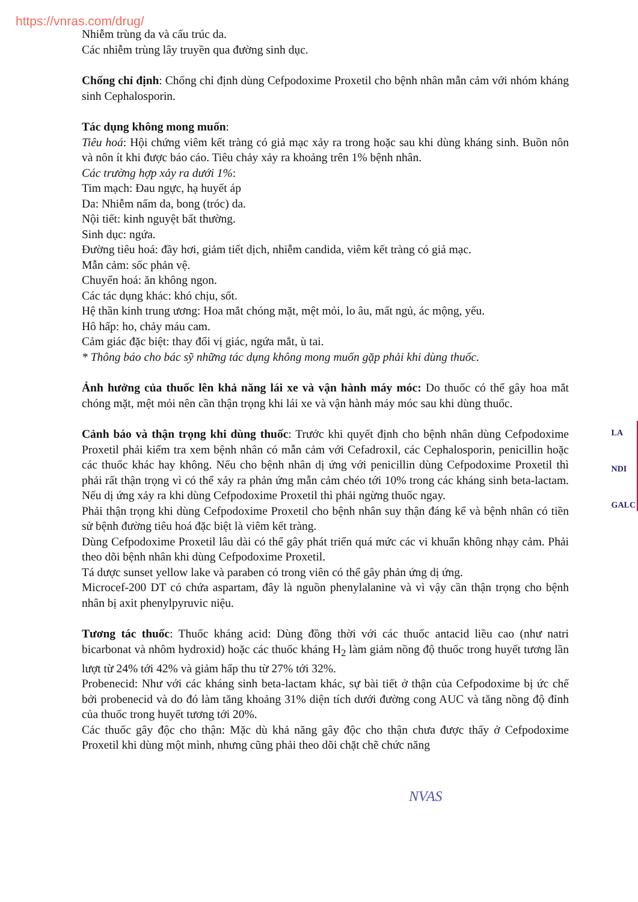https://vnras.com/drug/
Nhiễm trùng da và cấu trúc da.
Các nhiễm trùng lây truyền qua đường sinh dục.
Chống chỉ định: Chống chỉ định dùng Cefpodoxime Proxetil cho bệnh nhân mẫn cảm với nhóm kháng sinh Cephalosporin.
Tác dụng không mong muốn:
Tiêu hoá: Hội chứng viêm kết tràng có giả mạc xảy ra trong hoặc sau khi dùng kháng sinh. Buồn nôn và nôn ít khi được báo cáo. Tiêu chảy xảy ra khoảng trên 1% bệnh nhân.
Các trường hợp xảy ra dưới 1%:
Tim mạch: Đau ngực, hạ huyết áp
Da: Nhiễm nấm da, bong (tróc) da.
Nội tiết: kinh nguyệt bất thường.
Sinh dục: ngứa.
Đường tiêu hoá: đầy hơi, giảm tiết dịch, nhiễm candida, viêm kết tràng có giả mạc.
Mẫn cảm: sốc phản vệ.
Chuyển hoá: ăn không ngon.
Các tác dụng khác: khó chịu, sốt.
Hệ thần kinh trung ương: Hoa mắt chóng mặt, mệt mỏi, lo âu, mất ngủ, ác mộng, yếu.
Hô hấp: ho, chảy máu cam.
Cảm giác đặc biệt: thay đổi vị giác, ngứa mắt, ù tai.
* Thông báo cho bác sỹ những tác dụng không mong muốn gặp phải khi dùng thuốc.
Ảnh hưởng của thuốc lên khả năng lái xe và vận hành máy móc: Do thuốc có thể gây hoa mắt chóng mặt, mệt mỏi nên cần thận trọng khi lái xe và vận hành máy móc sau khi dùng thuốc.
Cảnh báo và thận trọng khi dùng thuốc: Trước khi quyết định cho bệnh nhân dùng Cefpodoxime Proxetil phải kiểm tra xem bệnh nhân có mẫn cảm với Cefadroxil, các Cephalosporin, penicillin hoặc các thuốc khác hay không. Nếu cho bệnh nhân dị ứng với penicillin dùng Cefpodoxime Proxetil thì phải rất thận trọng vì có thể xảy ra phản ứng mẫn cảm chéo tới 10% trong các kháng sinh beta-lactam. Nếu dị ứng xảy ra khi dùng Cefpodoxime Proxetil thì phải ngừng thuốc ngay.
Phải thận trọng khi dùng Cefpodoxime Proxetil cho bệnh nhân suy thận đáng kể và bệnh nhân có tiền sử bệnh đường tiêu hoá đặc biệt là viêm kết tràng.
Dùng Cefpodoxime Proxetil lâu dài có thể gây phát triển quá mức các vi khuẩn không nhạy cảm. Phải theo dõi bệnh nhân khi dùng Cefpodoxime Proxetil.
Tá dược sunset yellow lake và paraben có trong viên có thể gây phản ứng dị ứng.
Microcef-200 DT có chứa aspartam, đây là nguồn phenylalanine và vì vậy cần thận trọng cho bệnh nhân bị axit phenylpyruvic niệu.
Tương tác thuốc: Thuốc kháng acid: Dùng đồng thời với các thuốc antacid liều cao (như natri bicarbonat và nhôm hydroxid) hoặc các thuốc kháng H<sub>2</sub> làm giảm nồng độ thuốc trong huyết tương lần lượt từ 24% tới 42% và giảm hấp thu từ 27% tới 32%.
Probenecid: Như với các kháng sinh beta-lactam khác, sự bài tiết ở thận của Cefpodoxime bị ức chế bởi probenecid và do đó làm tăng khoảng 31% diện tích dưới đường cong AUC và tăng nồng độ đỉnh của thuốc trong huyết tương tới 20%.
Các thuốc gây độc cho thận: Mặc dù khả năng gây độc cho thận chưa được thấy ở Cefpodoxime Proxetil khi dùng một mình, nhưng cũng phải theo dõi chặt chẽ chức năng
NVAS
LA
NDI
GALC